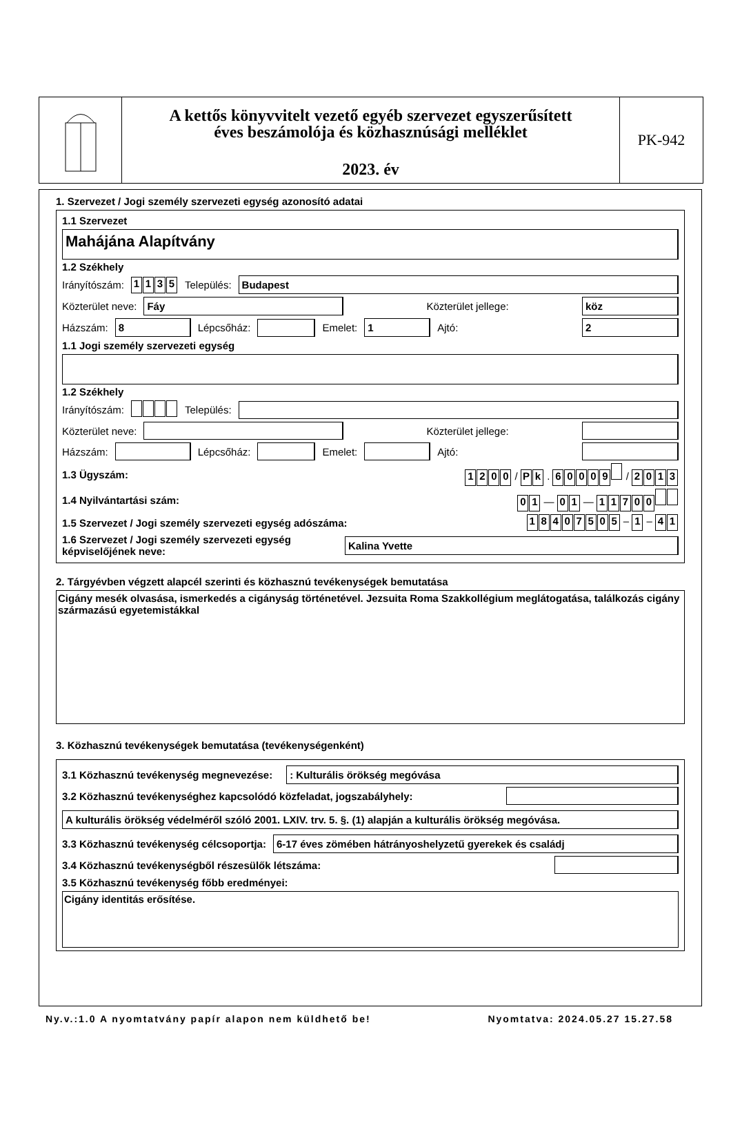A kettős könyvvitelt vezető egyéb szervezet egyszerűsített
éves beszámolója és közhasznúsági melléklet
2023. év
PK-942
1. Szervezet / Jogi személy szervezeti egység azonosító adatai
1.1 Szervezet
Mahájána Alapítvány
1.2 Székhely
Irányítószám: 1135 Település:
Budapest
Közterület neve:
Fáy
Közterület jellege:
köz
Házszám:
8
Lépcsőház:
Emelet:
1
Ajtó:
2
1.1 Jogi személy szervezeti egység
1.2 Székhely
Irányítószám: Település:
Közterület neve:
Közterület jellege:
Házszám:
Lépcsőház:
Emelet:
Ajtó:
1.3 Ügyszám: 1200 / P k . 60009 / 2013
1.4 Nyilvántartási szám: 0 1 — 0 1 — 11700
1.5 Szervezet / Jogi személy szervezeti egység adószáma: 18407505 – 1 – 4 1
1.6 Szervezet / Jogi személy szervezeti egység képviselőjének neve:
Kalina Yvette
2. Tárgyévben végzett alapcél szerinti és közhasznú tevékenységek bemutatása
Cigány mesék olvasása, ismerkedés a cigányság történetével. Jezsuita Roma Szakkollégium meglátogatása, találkozás cigány származású egyetemistákkal
3. Közhasznú tevékenységek bemutatása (tevékenységenként)
3.1 Közhasznú tevékenység megnevezése:
: Kulturális örökség megóvása
3.2 Közhasznú tevékenységhez kapcsolódó közfeladat, jogszabályhely:
A kulturális örökség védelméről szóló 2001. LXIV. trv. 5. §. (1) alapján a kulturális örökség megóvása.
3.3 Közhasznú tevékenység célcsoportja:
6-17 éves zömében hátrányoshelyzetű gyerekek és családj
3.4 Közhasznú tevékenységből részesülők létszáma:
3.5 Közhasznú tevékenység főbb eredményei:
Cigány identitás erősítése.
Ny.v.:1.0 A nyomtatvány papír alapon nem küldhető be! Nyomtatva: 2024.05.27 15.27.58